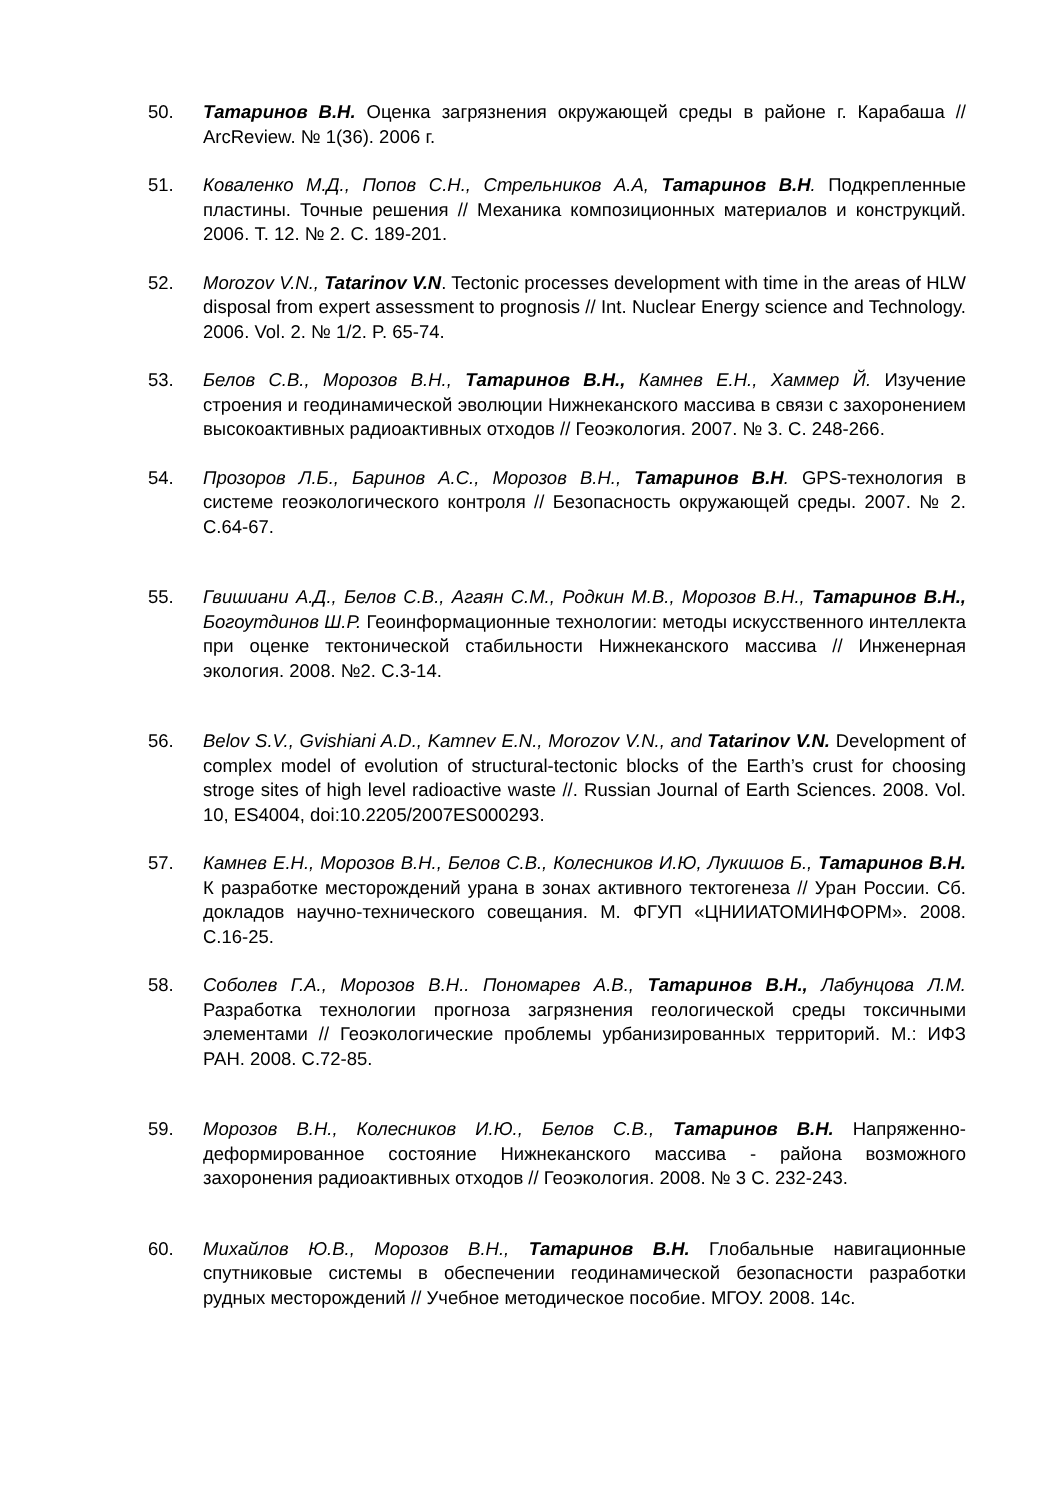50. Татаринов В.Н. Оценка загрязнения окружающей среды в районе г. Карабаша // ArcReview. № 1(36). 2006 г.
51. Коваленко М.Д., Попов С.Н., Стрельников А.А, Татаринов В.Н. Подкрепленные пластины. Точные решения // Механика композиционных материалов и конструкций. 2006. Т. 12. № 2. С. 189-201.
52. Morozov V.N., Tatarinov V.N. Tectonic processes development with time in the areas of HLW disposal from expert assessment to prognosis // Int. Nuclear Energy science and Technology. 2006. Vol. 2. № 1/2. P. 65-74.
53. Белов С.В., Морозов В.Н., Татаринов В.Н., Камнев Е.Н., Хаммер Й. Изучение строения и геодинамической эволюции Нижнеканского массива в связи с захоронением высокоактивных радиоактивных отходов // Геоэкология. 2007. № 3. С. 248-266.
54. Прозоров Л.Б., Баринов А.С., Морозов В.Н., Татаринов В.Н. GPS-технология в системе геоэкологического контроля // Безопасность окружающей среды. 2007. № 2. С.64-67.
55. Гвишиани А.Д., Белов С.В., Агаян С.М., Родкин М.В., Морозов В.Н., Татаринов В.Н., Богоутдинов Ш.Р. Геоинформационные технологии: методы искусственного интеллекта при оценке тектонической стабильности Нижнеканского массива // Инженерная экология. 2008. №2. С.3-14.
56. Belov S.V., Gvishiani A.D., Kamnev E.N., Morozov V.N., and Tatarinov V.N. Development of complex model of evolution of structural-tectonic blocks of the Earth’s crust for choosing stroge sites of high level radioactive waste //. Russian Journal of Earth Sciences. 2008. Vol. 10, ES4004, doi:10.2205/2007ES000293.
57. Камнев Е.Н., Морозов В.Н., Белов С.В., Колесников И.Ю, Лукишов Б., Татаринов В.Н. К разработке месторождений урана в зонах активного тектогенеза // Уран России. Сб. докладов научно-технического совещания. М. ФГУП «ЦНИИАТОМИНФОРМ». 2008. С.16-25.
58. Соболев Г.А., Морозов В.Н.. Пономарев А.В., Татаринов В.Н., Лабунцова Л.М. Разработка технологии прогноза загрязнения геологической среды токсичными элементами // Геоэкологические проблемы урбанизированных территорий. М.: ИФЗ РАН. 2008. С.72-85.
59. Морозов В.Н., Колесников И.Ю., Белов С.В., Татаринов В.Н. Напряженно-деформированное состояние Нижнеканского массива - района возможного захоронения радиоактивных отходов // Геоэкология. 2008. № 3 С. 232-243.
60. Михайлов Ю.В., Морозов В.Н., Татаринов В.Н. Глобальные навигационные спутниковые системы в обеспечении геодинамической безопасности разработки рудных месторождений // Учебное методическое пособие. МГОУ. 2008. 14с.